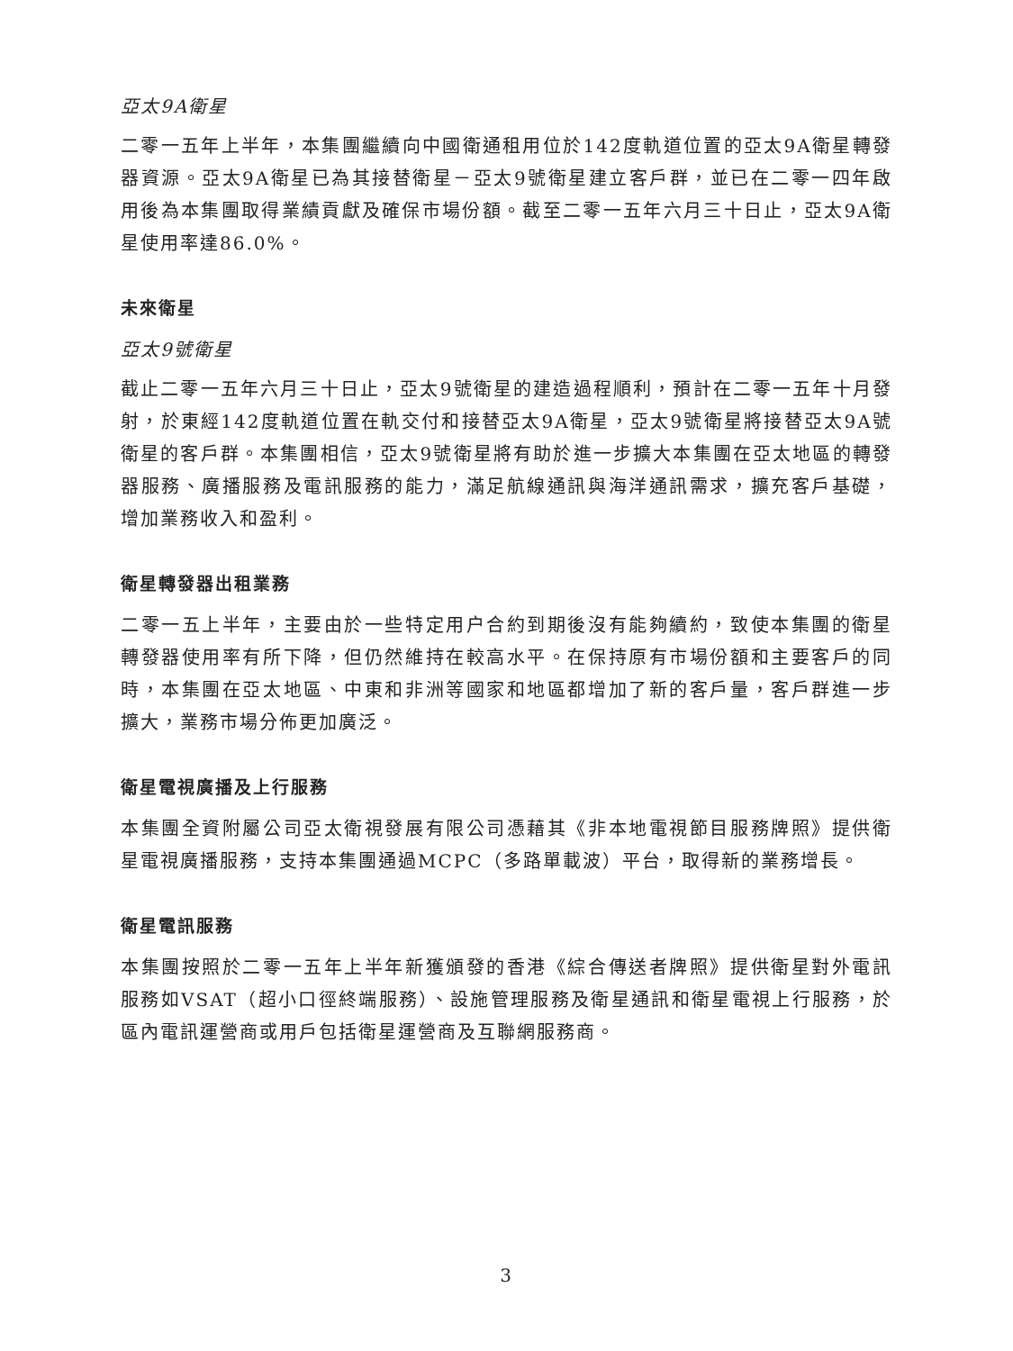亞太9A衛星
二零一五年上半年，本集團繼續向中國衛通租用位於142度軌道位置的亞太9A衛星轉發器資源。亞太9A衛星已為其接替衛星－亞太9號衛星建立客戶群，並已在二零一四年啟用後為本集團取得業績貢獻及確保市場份額。截至二零一五年六月三十日止，亞太9A衛星使用率達86.0%。
未來衛星
亞太9號衛星
截止二零一五年六月三十日止，亞太9號衛星的建造過程順利，預計在二零一五年十月發射，於東經142度軌道位置在軌交付和接替亞太9A衛星，亞太9號衛星將接替亞太9A號衛星的客戶群。本集團相信，亞太9號衛星將有助於進一步擴大本集團在亞太地區的轉發器服務、廣播服務及電訊服務的能力，滿足航線通訊與海洋通訊需求，擴充客戶基礎，增加業務收入和盈利。
衛星轉發器出租業務
二零一五上半年，主要由於一些特定用户合約到期後沒有能夠續約，致使本集團的衛星轉發器使用率有所下降，但仍然維持在較高水平。在保持原有市場份額和主要客戶的同時，本集團在亞太地區、中東和非洲等國家和地區都增加了新的客戶量，客戶群進一步擴大，業務市場分佈更加廣泛。
衛星電視廣播及上行服務
本集團全資附屬公司亞太衛視發展有限公司憑藉其《非本地電視節目服務牌照》提供衛星電視廣播服務，支持本集團通過MCPC（多路單載波）平台，取得新的業務增長。
衛星電訊服務
本集團按照於二零一五年上半年新獲頒發的香港《綜合傳送者牌照》提供衛星對外電訊服務如VSAT（超小口徑終端服務）、設施管理服務及衛星通訊和衛星電視上行服務，於區內電訊運營商或用戶包括衛星運營商及互聯網服務商。
3